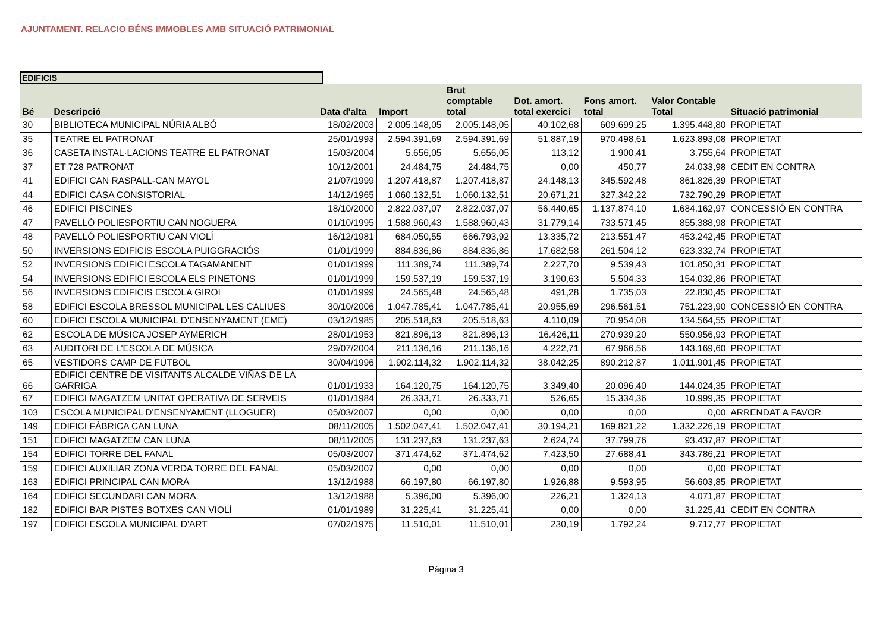AJUNTAMENT. RELACIO BÉNS IMMOBLES AMB SITUACIÓ PATRIMONIAL
EDIFICIS
| Bé | Descripció | Data d'alta | Import | Brut comptable total | Dot. amort. total exercici | Fons amort. total | Valor Contable Total | Situació patrimonial |
| --- | --- | --- | --- | --- | --- | --- | --- | --- |
| 30 | BIBLIOTECA MUNICIPAL NÚRIA ALBÓ | 18/02/2003 | 2.005.148,05 | 2.005.148,05 | 40.102,68 | 609.699,25 | 1.395.448,80 | PROPIETAT |
| 35 | TEATRE EL PATRONAT | 25/01/1993 | 2.594.391,69 | 2.594.391,69 | 51.887,19 | 970.498,61 | 1.623.893,08 | PROPIETAT |
| 36 | CASETA INSTAL·LACIONS TEATRE EL PATRONAT | 15/03/2004 | 5.656,05 | 5.656,05 | 113,12 | 1.900,41 | 3.755,64 | PROPIETAT |
| 37 | ET 728 PATRONAT | 10/12/2001 | 24.484,75 | 24.484,75 | 0,00 | 450,77 | 24.033,98 | CEDIT EN CONTRA |
| 41 | EDIFICI CAN RASPALL-CAN MAYOL | 21/07/1999 | 1.207.418,87 | 1.207.418,87 | 24.148,13 | 345.592,48 | 861.826,39 | PROPIETAT |
| 44 | EDIFICI CASA CONSISTORIAL | 14/12/1965 | 1.060.132,51 | 1.060.132,51 | 20.671,21 | 327.342,22 | 732.790,29 | PROPIETAT |
| 46 | EDIFICI PISCINES | 18/10/2000 | 2.822.037,07 | 2.822.037,07 | 56.440,65 | 1.137.874,10 | 1.684.162,97 | CONCESSIÓ EN CONTRA |
| 47 | PAVELLÓ POLIESPORTIU CAN NOGUERA | 01/10/1995 | 1.588.960,43 | 1.588.960,43 | 31.779,14 | 733.571,45 | 855.388,98 | PROPIETAT |
| 48 | PAVELLÓ POLIESPORTIU CAN VIOLÍ | 16/12/1981 | 684.050,55 | 666.793,92 | 13.335,72 | 213.551,47 | 453.242,45 | PROPIETAT |
| 50 | INVERSIONS EDIFICIS ESCOLA PUIGGRACIÓS | 01/01/1999 | 884.836,86 | 884.836,86 | 17.682,58 | 261.504,12 | 623.332,74 | PROPIETAT |
| 52 | INVERSIONS EDIFICI ESCOLA TAGAMANENT | 01/01/1999 | 111.389,74 | 111.389,74 | 2.227,70 | 9.539,43 | 101.850,31 | PROPIETAT |
| 54 | INVERSIONS EDIFICI ESCOLA ELS PINETONS | 01/01/1999 | 159.537,19 | 159.537,19 | 3.190,63 | 5.504,33 | 154.032,86 | PROPIETAT |
| 56 | INVERSIONS EDIFICIS ESCOLA GIROI | 01/01/1999 | 24.565,48 | 24.565,48 | 491,28 | 1.735,03 | 22.830,45 | PROPIETAT |
| 58 | EDIFICI ESCOLA BRESSOL MUNICIPAL LES CALIUES | 30/10/2006 | 1.047.785,41 | 1.047.785,41 | 20.955,69 | 296.561,51 | 751.223,90 | CONCESSIÓ EN CONTRA |
| 60 | EDIFICI ESCOLA MUNICIPAL D'ENSENYAMENT (EME) | 03/12/1985 | 205.518,63 | 205.518,63 | 4.110,09 | 70.954,08 | 134.564,55 | PROPIETAT |
| 62 | ESCOLA DE MÚSICA JOSEP AYMERICH | 28/01/1953 | 821.896,13 | 821.896,13 | 16.426,11 | 270.939,20 | 550.956,93 | PROPIETAT |
| 63 | AUDITORI DE L'ESCOLA DE MÚSICA | 29/07/2004 | 211.136,16 | 211.136,16 | 4.222,71 | 67.966,56 | 143.169,60 | PROPIETAT |
| 65 | VESTIDORS CAMP DE FUTBOL | 30/04/1996 | 1.902.114,32 | 1.902.114,32 | 38.042,25 | 890.212,87 | 1.011.901,45 | PROPIETAT |
| 66 | EDIFICI CENTRE DE VISITANTS ALCALDE VIÑAS DE LA GARRIGA | 01/01/1933 | 164.120,75 | 164.120,75 | 3.349,40 | 20.096,40 | 144.024,35 | PROPIETAT |
| 67 | EDIFICI MAGATZEM UNITAT OPERATIVA DE SERVEIS | 01/01/1984 | 26.333,71 | 26.333,71 | 526,65 | 15.334,36 | 10.999,35 | PROPIETAT |
| 103 | ESCOLA MUNICIPAL D'ENSENYAMENT (LLOGUER) | 05/03/2007 | 0,00 | 0,00 | 0,00 | 0,00 | 0,00 | ARRENDAT A FAVOR |
| 149 | EDIFICI FÀBRICA CAN LUNA | 08/11/2005 | 1.502.047,41 | 1.502.047,41 | 30.194,21 | 169.821,22 | 1.332.226,19 | PROPIETAT |
| 151 | EDIFICI MAGATZEM CAN LUNA | 08/11/2005 | 131.237,63 | 131.237,63 | 2.624,74 | 37.799,76 | 93.437,87 | PROPIETAT |
| 154 | EDIFICI TORRE DEL FANAL | 05/03/2007 | 371.474,62 | 371.474,62 | 7.423,50 | 27.688,41 | 343.786,21 | PROPIETAT |
| 159 | EDIFICI AUXILIAR ZONA VERDA TORRE DEL FANAL | 05/03/2007 | 0,00 | 0,00 | 0,00 | 0,00 | 0,00 | PROPIETAT |
| 163 | EDIFICI PRINCIPAL CAN MORA | 13/12/1988 | 66.197,80 | 66.197,80 | 1.926,88 | 9.593,95 | 56.603,85 | PROPIETAT |
| 164 | EDIFICI SECUNDARI CAN MORA | 13/12/1988 | 5.396,00 | 5.396,00 | 226,21 | 1.324,13 | 4.071,87 | PROPIETAT |
| 182 | EDIFICI BAR PISTES BOTXES CAN VIOLÍ | 01/01/1989 | 31.225,41 | 31.225,41 | 0,00 | 0,00 | 31.225,41 | CEDIT EN CONTRA |
| 197 | EDIFICI ESCOLA MUNICIPAL D'ART | 07/02/1975 | 11.510,01 | 11.510,01 | 230,19 | 1.792,24 | 9.717,77 | PROPIETAT |
Página 3